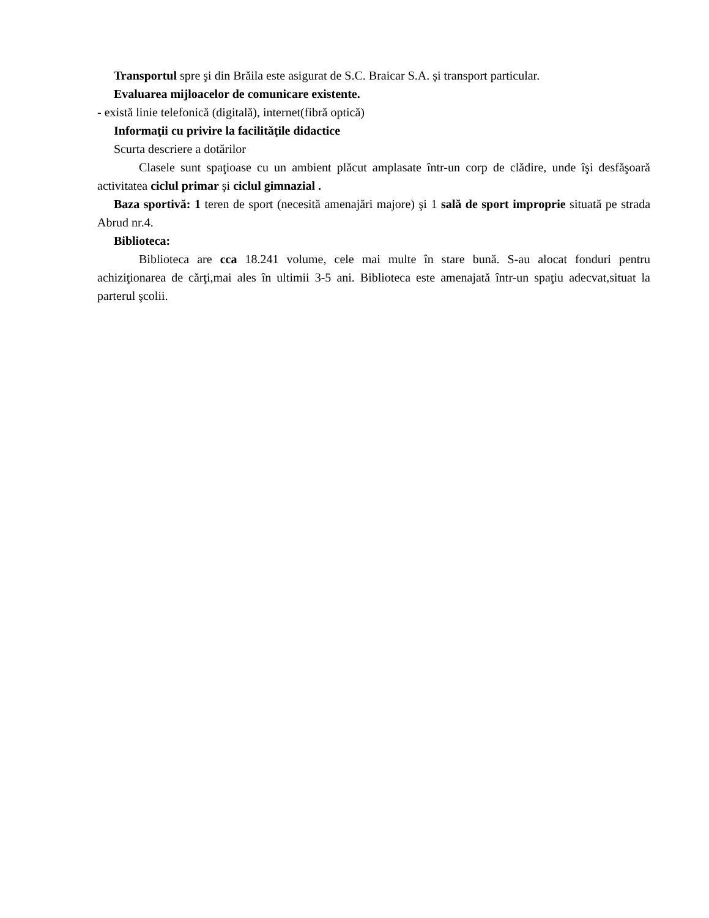Transportul spre şi din Brăila este asigurat de S.C. Braicar S.A. și transport particular.
Evaluarea mijloacelor de comunicare existente.
- există linie telefonică (digitală), internet(fibră optică)
Informaţii cu privire la facilităţile didactice
Scurta descriere a dotărilor
Clasele sunt spaţioase cu un ambient plăcut amplasate într-un corp de clădire, unde îşi desfăşoară activitatea ciclul primar şi ciclul gimnazial .
Baza sportivă: 1 teren de sport (necesită amenajări majore) şi 1 sală de sport improprie situată pe strada Abrud nr.4.
Biblioteca:
Biblioteca are cca 18.241 volume, cele mai multe în stare bună. S-au alocat fonduri pentru achiziţionarea de cărţi,mai ales în ultimii 3-5 ani. Biblioteca este amenajată într-un spaţiu adecvat,situat la parterul şcolii.